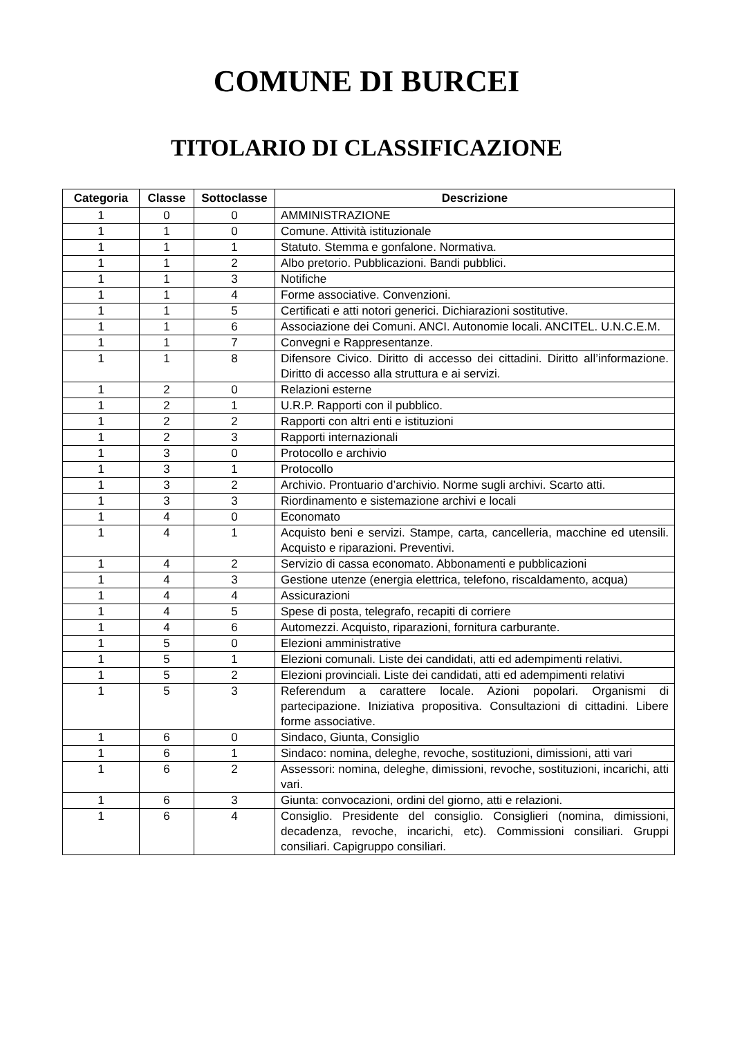COMUNE DI BURCEI
TITOLARIO DI CLASSIFICAZIONE
| Categoria | Classe | Sottoclasse | Descrizione |
| --- | --- | --- | --- |
| 1 | 0 | 0 | AMMINISTRAZIONE |
| 1 | 1 | 0 | Comune. Attività istituzionale |
| 1 | 1 | 1 | Statuto. Stemma e gonfalone. Normativa. |
| 1 | 1 | 2 | Albo pretorio. Pubblicazioni. Bandi pubblici. |
| 1 | 1 | 3 | Notifiche |
| 1 | 1 | 4 | Forme associative. Convenzioni. |
| 1 | 1 | 5 | Certificati e atti notori generici. Dichiarazioni sostitutive. |
| 1 | 1 | 6 | Associazione dei Comuni. ANCI. Autonomie locali. ANCITEL. U.N.C.E.M. |
| 1 | 1 | 7 | Convegni e Rappresentanze. |
| 1 | 1 | 8 | Difensore Civico. Diritto di accesso dei cittadini. Diritto all’informazione. Diritto di accesso alla struttura e ai servizi. |
| 1 | 2 | 0 | Relazioni esterne |
| 1 | 2 | 1 | U.R.P. Rapporti con il pubblico. |
| 1 | 2 | 2 | Rapporti con altri enti e istituzioni |
| 1 | 2 | 3 | Rapporti internazionali |
| 1 | 3 | 0 | Protocollo e archivio |
| 1 | 3 | 1 | Protocollo |
| 1 | 3 | 2 | Archivio. Prontuario d’archivio. Norme sugli archivi. Scarto atti. |
| 1 | 3 | 3 | Riordinamento e sistemazione archivi e locali |
| 1 | 4 | 0 | Economato |
| 1 | 4 | 1 | Acquisto beni e servizi. Stampe, carta, cancelleria, macchine ed utensili. Acquisto e riparazioni. Preventivi. |
| 1 | 4 | 2 | Servizio di cassa economato. Abbonamenti e pubblicazioni |
| 1 | 4 | 3 | Gestione utenze (energia elettrica, telefono, riscaldamento, acqua) |
| 1 | 4 | 4 | Assicurazioni |
| 1 | 4 | 5 | Spese di posta, telegrafo, recapiti di corriere |
| 1 | 4 | 6 | Automezzi. Acquisto, riparazioni, fornitura carburante. |
| 1 | 5 | 0 | Elezioni amministrative |
| 1 | 5 | 1 | Elezioni comunali. Liste dei candidati, atti ed adempimenti relativi. |
| 1 | 5 | 2 | Elezioni provinciali. Liste dei candidati, atti ed adempimenti relativi |
| 1 | 5 | 3 | Referendum a carattere locale. Azioni popolari. Organismi di partecipazione. Iniziativa propositiva. Consultazioni di cittadini. Libere forme associative. |
| 1 | 6 | 0 | Sindaco, Giunta, Consiglio |
| 1 | 6 | 1 | Sindaco: nomina, deleghe, revoche, sostituzioni, dimissioni, atti vari |
| 1 | 6 | 2 | Assessori: nomina, deleghe, dimissioni, revoche, sostituzioni, incarichi, atti vari. |
| 1 | 6 | 3 | Giunta: convocazioni, ordini del giorno, atti e relazioni. |
| 1 | 6 | 4 | Consiglio. Presidente del consiglio. Consiglieri (nomina, dimissioni, decadenza, revoche, incarichi, etc). Commissioni consiliari. Gruppi consiliari. Capigruppo consiliari. |